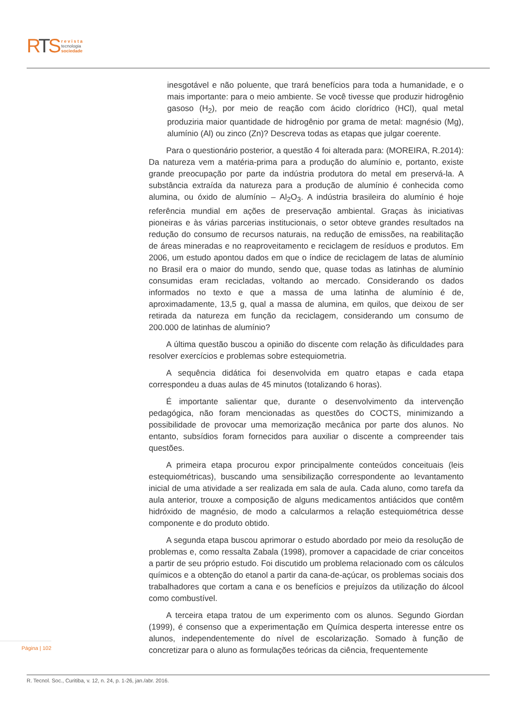RTS
r e v i s t a
tecnologia
sociedade
inesgotável e não poluente, que trará benefícios para toda a humanidade, e o mais importante: para o meio ambiente. Se você tivesse que produzir hidrogênio gasoso (H<sub>2</sub>), por meio de reação com ácido clorídrico (HCl), qual metal produziria maior quantidade de hidrogênio por grama de metal: magnésio (Mg), alumínio (Al) ou zinco (Zn)? Descreva todas as etapas que julgar coerente.
Para o questionário posterior, a questão 4 foi alterada para: (MOREIRA, R.2014): Da natureza vem a matéria-prima para a produção do alumínio e, portanto, existe grande preocupação por parte da indústria produtora do metal em preservá-la. A substância extraída da natureza para a produção de alumínio é conhecida como alumina, ou óxido de alumínio – Al<sub>2</sub>O<sub>3</sub>. A indústria brasileira do alumínio é hoje referência mundial em ações de preservação ambiental. Graças às iniciativas pioneiras e às várias parcerias institucionais, o setor obteve grandes resultados na redução do consumo de recursos naturais, na redução de emissões, na reabilitação de áreas mineradas e no reaproveitamento e reciclagem de resíduos e produtos. Em 2006, um estudo apontou dados em que o índice de reciclagem de latas de alumínio no Brasil era o maior do mundo, sendo que, quase todas as latinhas de alumínio consumidas eram recicladas, voltando ao mercado. Considerando os dados informados no texto e que a massa de uma latinha de alumínio é de, aproximadamente, 13,5 g, qual a massa de alumina, em quilos, que deixou de ser retirada da natureza em função da reciclagem, considerando um consumo de 200.000 de latinhas de alumínio?
A última questão buscou a opinião do discente com relação às dificuldades para resolver exercícios e problemas sobre estequiometria.
A sequência didática foi desenvolvida em quatro etapas e cada etapa correspondeu a duas aulas de 45 minutos (totalizando 6 horas).
É importante salientar que, durante o desenvolvimento da intervenção pedagógica, não foram mencionadas as questões do COCTS, minimizando a possibilidade de provocar uma memorização mecânica por parte dos alunos. No entanto, subsídios foram fornecidos para auxiliar o discente a compreender tais questões.
A primeira etapa procurou expor principalmente conteúdos conceituais (leis estequiométricas), buscando uma sensibilização correspondente ao levantamento inicial de uma atividade a ser realizada em sala de aula. Cada aluno, como tarefa da aula anterior, trouxe a composição de alguns medicamentos antiácidos que contêm hidróxido de magnésio, de modo a calcularmos a relação estequiométrica desse componente e do produto obtido.
A segunda etapa buscou aprimorar o estudo abordado por meio da resolução de problemas e, como ressalta Zabala (1998), promover a capacidade de criar conceitos a partir de seu próprio estudo. Foi discutido um problema relacionado com os cálculos químicos e a obtenção do etanol a partir da cana-de-açúcar, os problemas sociais dos trabalhadores que cortam a cana e os benefícios e prejuízos da utilização do álcool como combustível.
A terceira etapa tratou de um experimento com os alunos. Segundo Giordan (1999), é consenso que a experimentação em Química desperta interesse entre os alunos, independentemente do nível de escolarização. Somado à função de concretizar para o aluno as formulações teóricas da ciência, frequentemente
Página | 102
R. Tecnol. Soc., Curitiba, v. 12, n. 24, p. 1-26, jan./abr. 2016.